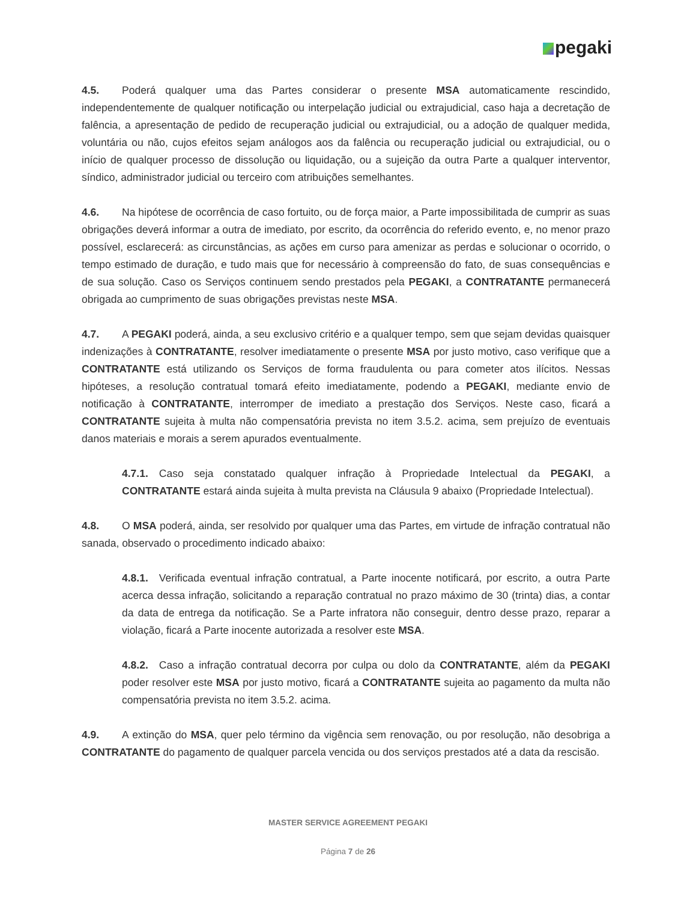pegaki
4.5. Poderá qualquer uma das Partes considerar o presente MSA automaticamente rescindido, independentemente de qualquer notificação ou interpelação judicial ou extrajudicial, caso haja a decretação de falência, a apresentação de pedido de recuperação judicial ou extrajudicial, ou a adoção de qualquer medida, voluntária ou não, cujos efeitos sejam análogos aos da falência ou recuperação judicial ou extrajudicial, ou o início de qualquer processo de dissolução ou liquidação, ou a sujeição da outra Parte a qualquer interventor, síndico, administrador judicial ou terceiro com atribuições semelhantes.
4.6. Na hipótese de ocorrência de caso fortuito, ou de força maior, a Parte impossibilitada de cumprir as suas obrigações deverá informar a outra de imediato, por escrito, da ocorrência do referido evento, e, no menor prazo possível, esclarecerá: as circunstâncias, as ações em curso para amenizar as perdas e solucionar o ocorrido, o tempo estimado de duração, e tudo mais que for necessário à compreensão do fato, de suas consequências e de sua solução. Caso os Serviços continuem sendo prestados pela PEGAKI, a CONTRATANTE permanecerá obrigada ao cumprimento de suas obrigações previstas neste MSA.
4.7. A PEGAKI poderá, ainda, a seu exclusivo critério e a qualquer tempo, sem que sejam devidas quaisquer indenizações à CONTRATANTE, resolver imediatamente o presente MSA por justo motivo, caso verifique que a CONTRATANTE está utilizando os Serviços de forma fraudulenta ou para cometer atos ilícitos. Nessas hipóteses, a resolução contratual tomará efeito imediatamente, podendo a PEGAKI, mediante envio de notificação à CONTRATANTE, interromper de imediato a prestação dos Serviços. Neste caso, ficará a CONTRATANTE sujeita à multa não compensatória prevista no item 3.5.2. acima, sem prejuízo de eventuais danos materiais e morais a serem apurados eventualmente.
4.7.1. Caso seja constatado qualquer infração à Propriedade Intelectual da PEGAKI, a CONTRATANTE estará ainda sujeita à multa prevista na Cláusula 9 abaixo (Propriedade Intelectual).
4.8. O MSA poderá, ainda, ser resolvido por qualquer uma das Partes, em virtude de infração contratual não sanada, observado o procedimento indicado abaixo:
4.8.1. Verificada eventual infração contratual, a Parte inocente notificará, por escrito, a outra Parte acerca dessa infração, solicitando a reparação contratual no prazo máximo de 30 (trinta) dias, a contar da data de entrega da notificação. Se a Parte infratora não conseguir, dentro desse prazo, reparar a violação, ficará a Parte inocente autorizada a resolver este MSA.
4.8.2. Caso a infração contratual decorra por culpa ou dolo da CONTRATANTE, além da PEGAKI poder resolver este MSA por justo motivo, ficará a CONTRATANTE sujeita ao pagamento da multa não compensatória prevista no item 3.5.2. acima.
4.9. A extinção do MSA, quer pelo término da vigência sem renovação, ou por resolução, não desobriga a CONTRATANTE do pagamento de qualquer parcela vencida ou dos serviços prestados até a data da rescisão.
MASTER SERVICE AGREEMENT PEGAKI
Página 7 de 26